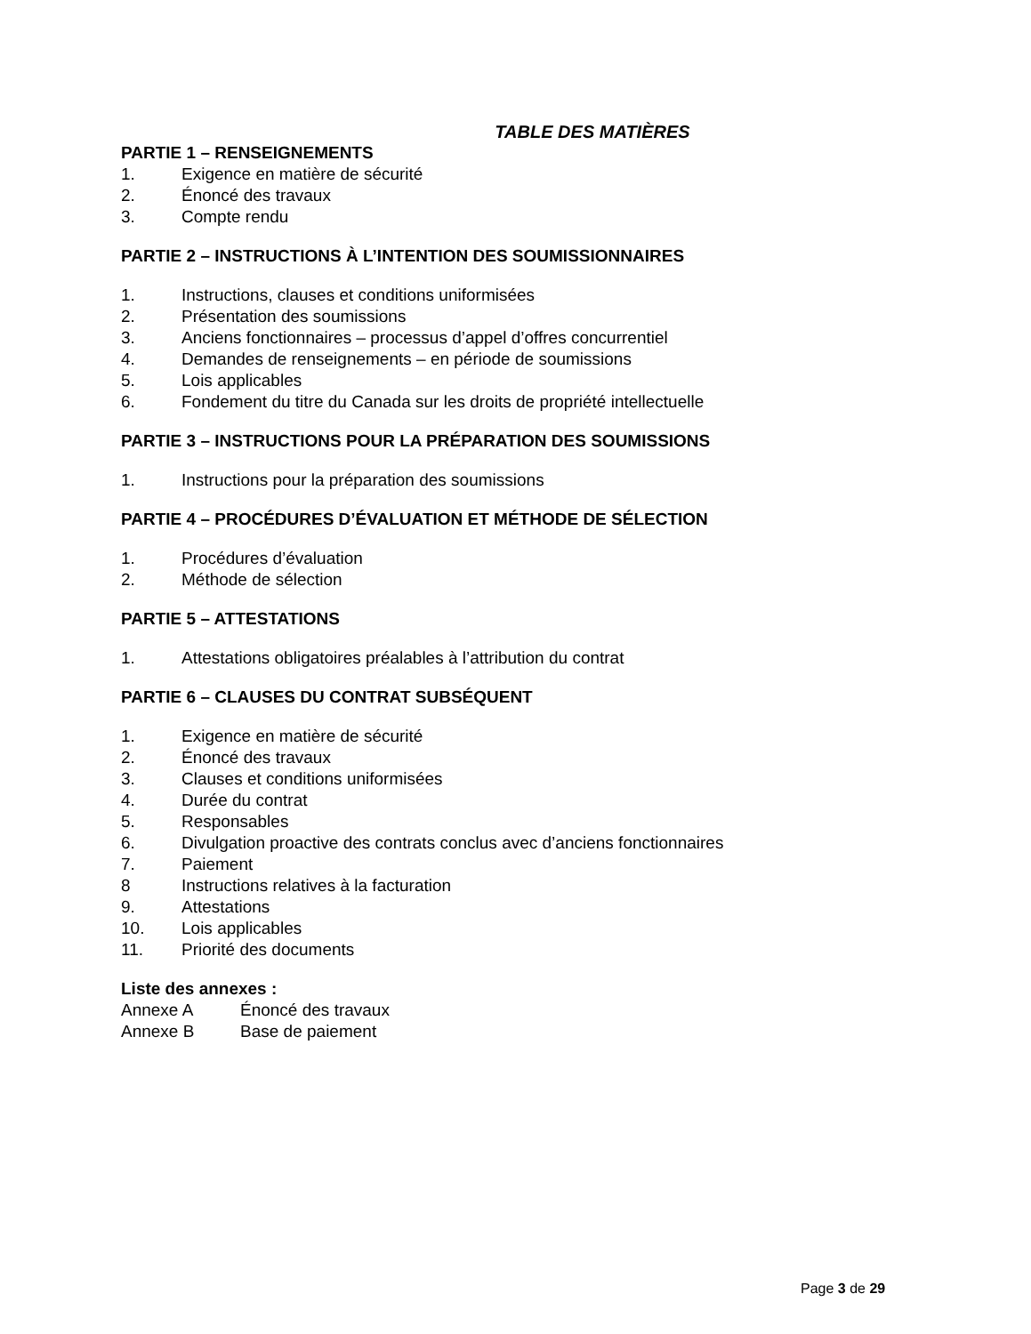TABLE DES MATIÈRES
PARTIE 1 – RENSEIGNEMENTS
1. Exigence en matière de sécurité
2. Énoncé des travaux
3. Compte rendu
PARTIE 2 – INSTRUCTIONS À L’INTENTION DES SOUMISSIONNAIRES
1. Instructions, clauses et conditions uniformisées
2. Présentation des soumissions
3. Anciens fonctionnaires – processus d’appel d’offres concurrentiel
4. Demandes de renseignements – en période de soumissions
5. Lois applicables
6. Fondement du titre du Canada sur les droits de propriété intellectuelle
PARTIE 3 – INSTRUCTIONS POUR LA PRÉPARATION DES SOUMISSIONS
1. Instructions pour la préparation des soumissions
PARTIE 4 – PROCÉDURES D’ÉVALUATION ET MÉTHODE DE SÉLECTION
1. Procédures d’évaluation
2. Méthode de sélection
PARTIE 5 – ATTESTATIONS
1. Attestations obligatoires préalables à l’attribution du contrat
PARTIE 6 – CLAUSES DU CONTRAT SUBSÉQUENT
1. Exigence en matière de sécurité
2. Énoncé des travaux
3. Clauses et conditions uniformisées
4. Durée du contrat
5. Responsables
6. Divulgation proactive des contrats conclus avec d’anciens fonctionnaires
7. Paiement
8 Instructions relatives à la facturation
9. Attestations
10. Lois applicables
11. Priorité des documents
Liste des annexes :
Annexe A Énoncé des travaux
Annexe B Base de paiement
Page 3 de 29